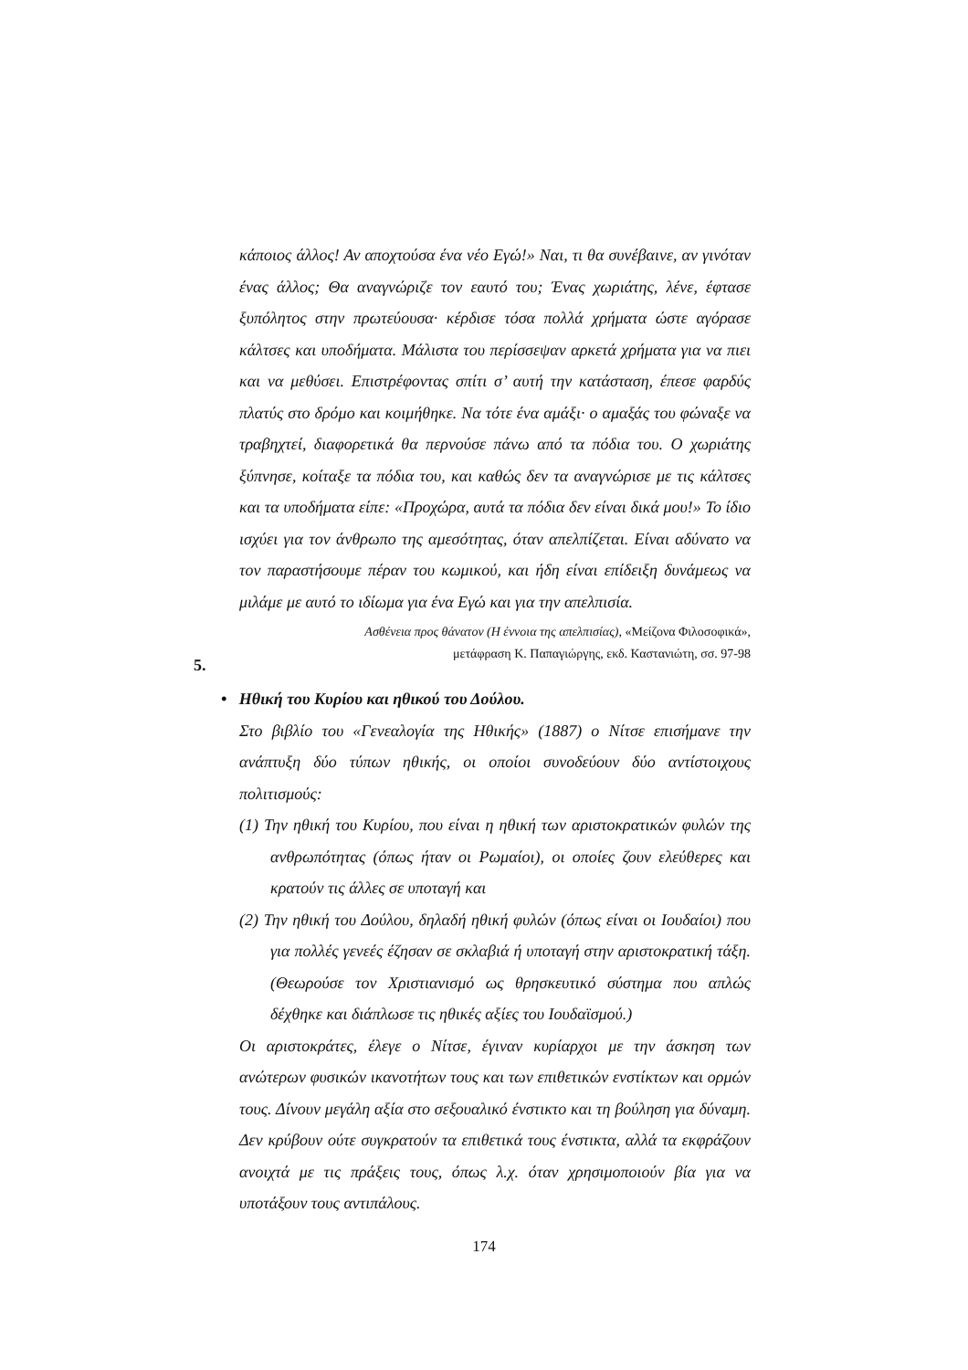κάποιος άλλος! Αν αποχτούσα ένα νέο Εγώ!» Ναι, τι θα συνέβαινε, αν γινόταν ένας άλλος; Θα αναγνώριζε τον εαυτό του; Ένας χωριάτης, λένε, έφτασε ξυπόλητος στην πρωτεύουσα· κέρδισε τόσα πολλά χρήματα ώστε αγόρασε κάλτσες και υποδήματα. Μάλιστα του περίσσεψαν αρκετά χρήματα για να πιει και να μεθύσει. Επιστρέφοντας σπίτι σ’ αυτή την κατάσταση, έπεσε φαρδύς πλατύς στο δρόμο και κοιμήθηκε. Να τότε ένα αμάξι· ο αμαξάς του φώναξε να τραβηχτεί, διαφορετικά θα περνούσε πάνω από τα πόδια του. Ο χωριάτης ξύπνησε, κοίταξε τα πόδια του, και καθώς δεν τα αναγνώρισε με τις κάλτσες και τα υποδήματα είπε: «Προχώρα, αυτά τα πόδια δεν είναι δικά μου!» Το ίδιο ισχύει για τον άνθρωπο της αμεσότητας, όταν απελπίζεται. Είναι αδύνατο να τον παραστήσουμε πέραν του κωμικού, και ήδη είναι επίδειξη δυνάμεως να μιλάμε με αυτό το ιδίωμα για ένα Εγώ και για την απελπισία.
Ασθένεια προς θάνατον (Η έννοια της απελπισίας), «Μείζονα Φιλοσοφικά»,
μετάφραση Κ. Παπαγιώργης, εκδ. Καστανιώτη, σσ. 97-98
5.
• Ηθική του Κυρίου και ηθικού του Δούλου.
Στο βιβλίο του «Γενεαλογία της Ηθικής» (1887) ο Νίτσε επισήμανε την ανάπτυξη δύο τύπων ηθικής, οι οποίοι συνοδεύουν δύο αντίστοιχους πολιτισμούς:
(1) Την ηθική του Κυρίου, που είναι η ηθική των αριστοκρατικών φυλών της ανθρωπότητας (όπως ήταν οι Ρωμαίοι), οι οποίες ζουν ελεύθερες και κρατούν τις άλλες σε υποταγή και
(2) Την ηθική του Δούλου, δηλαδή ηθική φυλών (όπως είναι οι Ιουδαίοι) που για πολλές γενεές έζησαν σε σκλαβιά ή υποταγή στην αριστοκρατική τάξη. (Θεωρούσε τον Χριστιανισμό ως θρησκευτικό σύστημα που απλώς δέχθηκε και διάπλωσε τις ηθικές αξίες του Ιουδαϊσμού.)
Οι αριστοκράτες, έλεγε ο Νίτσε, έγιναν κυρίαρχοι με την άσκηση των ανώτερων φυσικών ικανοτήτων τους και των επιθετικών ενστίκτων και ορμών τους. Δίνουν μεγάλη αξία στο σεξουαλικό ένστικτο και τη βούληση για δύναμη. Δεν κρύβουν ούτε συγκρατούν τα επιθετικά τους ένστικτα, αλλά τα εκφράζουν ανοιχτά με τις πράξεις τους, όπως λ.χ. όταν χρησιμοποιούν βία για να υποτάξουν τους αντιπάλους.
174